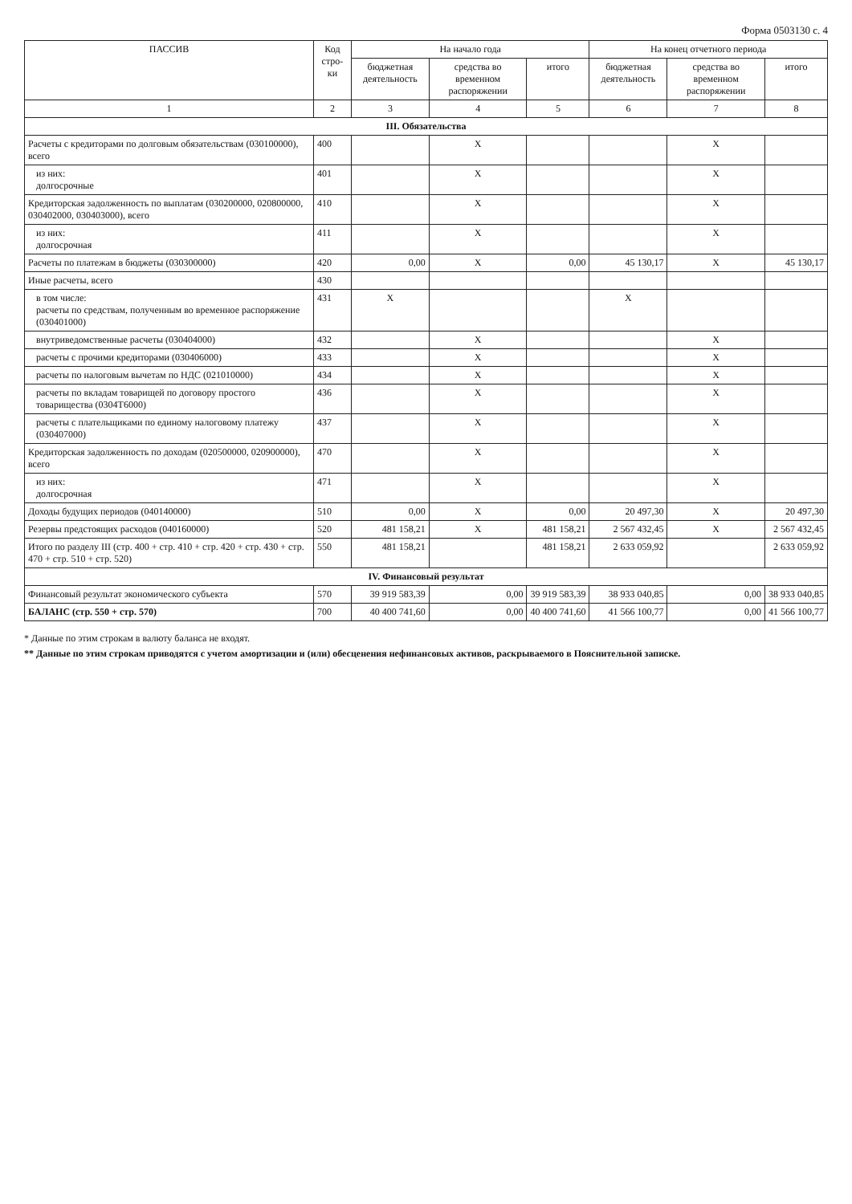Форма 0503130 с. 4
| ПАССИВ | Код стро-ки | На начало года | | | На конец отчетного периода | | |
| --- | --- | --- | --- | --- | --- | --- | --- |
| | | бюджетная деятельность | средства во временном распоряжении | итого | бюджетная деятельность | средства во временном распоряжении | итого |
| 1 | 2 | 3 | 4 | 5 | 6 | 7 | 8 |
| III. Обязательства | | | | | | | |
| Расчеты с кредиторами по долговым обязательствам (030100000), всего | 400 | | X | | | X | |
| из них: долгосрочные | 401 | | X | | | X | |
| Кредиторская задолженность по выплатам (030200000, 020800000, 030402000, 030403000), всего | 410 | | X | | | X | |
| из них: долгосрочная | 411 | | X | | | X | |
| Расчеты по платежам в бюджеты (030300000) | 420 | 0,00 | X | 0,00 | 45 130,17 | X | 45 130,17 |
| Иные расчеты, всего | 430 | | | | | | |
| в том числе: расчеты по средствам, полученным во временное распоряжение (030401000) | 431 | X | | | X | | |
| внутриведомственные расчеты (030404000) | 432 | | X | | | X | |
| расчеты с прочими кредиторами (030406000) | 433 | | X | | | X | |
| расчеты по налоговым вычетам по НДС (021010000) | 434 | | X | | | X | |
| расчеты по вкладам товарищей по договору простого товарищества (0304Т6000) | 436 | | X | | | X | |
| расчеты с плательщиками по единому налоговому платежу (030407000) | 437 | | X | | | X | |
| Кредиторская задолженность по доходам (020500000, 020900000), всего | 470 | | X | | | X | |
| из них: долгосрочная | 471 | | X | | | X | |
| Доходы будущих периодов (040140000) | 510 | 0,00 | X | 0,00 | 20 497,30 | X | 20 497,30 |
| Резервы предстоящих расходов (040160000) | 520 | 481 158,21 | X | 481 158,21 | 2 567 432,45 | X | 2 567 432,45 |
| Итого по разделу III (стр. 400 + стр. 410 + стр. 420 + стр. 430 + стр. 470 + стр. 510 + стр. 520) | 550 | 481 158,21 | | 481 158,21 | 2 633 059,92 | | 2 633 059,92 |
| IV. Финансовый результат | | | | | | | |
| Финансовый результат экономического субъекта | 570 | 39 919 583,39 | 0,00 | 39 919 583,39 | 38 933 040,85 | 0,00 | 38 933 040,85 |
| БАЛАНС (стр. 550 + стр. 570) | 700 | 40 400 741,60 | 0,00 | 40 400 741,60 | 41 566 100,77 | 0,00 | 41 566 100,77 |
* Данные по этим строкам в валюту баланса не входят.
** Данные по этим строкам приводятся с учетом амортизации и (или) обесценения нефинансовых активов, раскрываемого в Пояснительной записке.